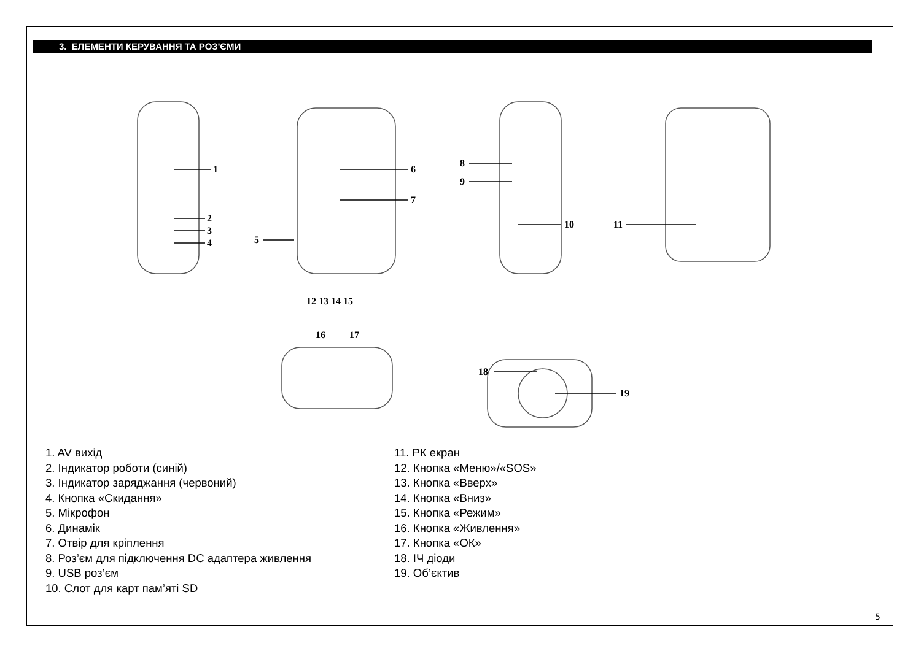3. ЕЛЕМЕНТИ КЕРУВАННЯ ТА РОЗ'ЄМИ
1
2
3
4
5
6
7
8
9
10
11
12 13 14 15
16
17
18
19
1. AV вихід
2. Індикатор роботи (синій)
3. Індикатор заряджання (червоний)
4. Кнопка «Скидання»
5. Мікрофон
6. Динамік
7. Отвір для кріплення
8. Роз’єм для підключення DC адаптера живлення
9. USB роз’єм
10. Слот для карт пам’яті SD
11. РК екран
12. Кнопка «Меню»/«SOS»
13. Кнопка «Вверх»
14. Кнопка «Вниз»
15. Кнопка «Режим»
16. Кнопка «Живлення»
17. Кнопка «ОК»
18. ІЧ діоди
19. Об’єктив
5